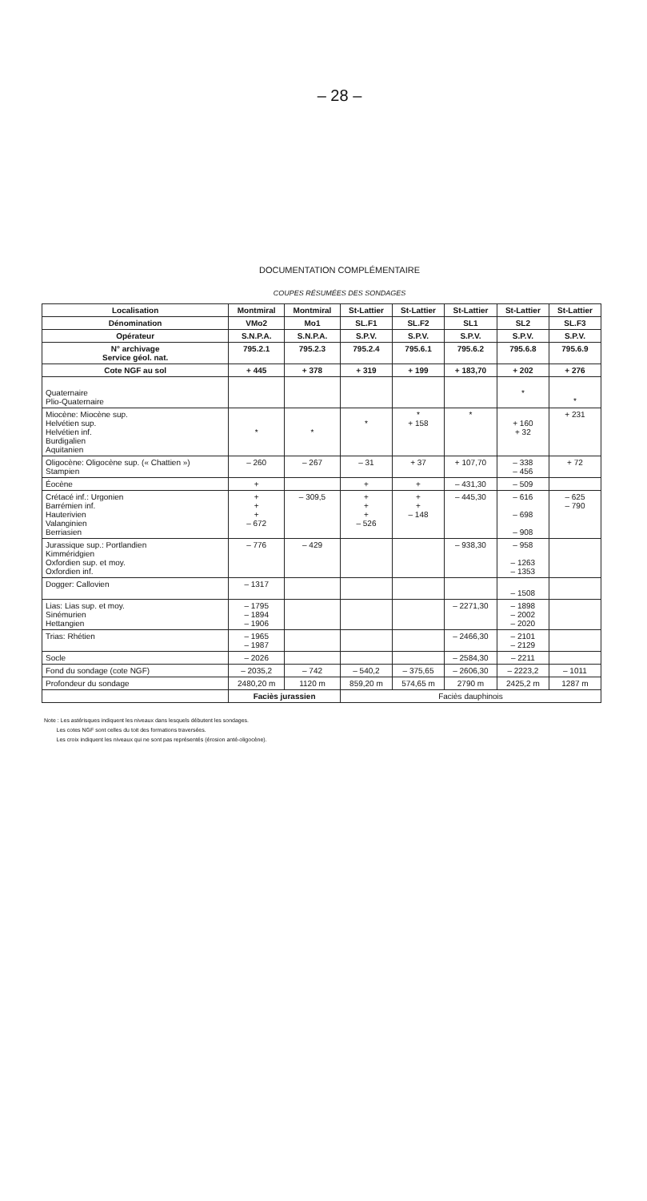– 28 –
DOCUMENTATION COMPLÉMENTAIRE
COUPES RÉSUMÉES DES SONDAGES
| Localisation | Montmiral | Montmiral | St-Lattier | St-Lattier | St-Lattier | St-Lattier | St-Lattier |
| --- | --- | --- | --- | --- | --- | --- | --- |
| Dénomination | VMo2 | Mo1 | SL.F1 | SL.F2 | SL1 | SL2 | SL.F3 |
| Opérateur | S.N.P.A. | S.N.P.A. | S.P.V. | S.P.V. | S.P.V. | S.P.V. | S.P.V. |
| N° archivage Service géol. nat. | 795.2.1 | 795.2.3 | 795.2.4 | 795.6.1 | 795.6.2 | 795.6.8 | 795.6.9 |
| Cote NGF au sol | + 445 | + 378 | + 319 | + 199 | + 183,70 | + 202 | + 276 |
| Quaternaire Plio-Quaternaire | | | | | | * | * |
| Miocène: Miocène sup. Helvétien sup. Helvétien inf. Burdigalien Aquitanien | * | * | * | * + 158 | * | + 160 + 32 | + 231 |
| Oligocène: Oligocène sup. (« Chattien ») Stampien | – 260 | – 267 | – 31 | + 37 | + 107,70 | – 338 – 456 | + 72 |
| Éocène | + | | + | + | – 431,30 | – 509 | |
| Crétacé inf.: Urgonien Barrémien inf. Hauterivien Valanginien Berriasien | + + + – 672 | – 309,5 | + + + – 526 | + + – 148 | – 445,30 | – 616 – 698 – 908 | – 625 – 790 |
| Jurassique sup.: Portlandien Kimméridgien Oxfordien sup. et moy. Oxfordien inf. | – 776 | – 429 | | | – 938,30 | – 958 – 1263 – 1353 | |
| Dogger: Callovien | – 1317 | | | | | – 1508 | |
| Lias: Lias sup. et moy. Sinémurien Hettangien | – 1795 – 1894 – 1906 | | | | – 2271,30 | – 1898 – 2002 – 2020 | |
| Trias: Rhétien | – 1965 – 1987 | | | | – 2466,30 | – 2101 – 2129 | |
| Socle | – 2026 | | | | – 2584,30 | – 2211 | |
| Fond du sondage (cote NGF) | – 2035,2 | – 742 | – 540,2 | – 375,65 | – 2606,30 | – 2223,2 | – 1011 |
| Profondeur du sondage | 2480,20 m | 1120 m | 859,20 m | 574,65 m | 2790 m | 2425,2 m | 1287 m |
| | Faciès jurassien | | Faciès dauphinois | | | | |
Note : Les astérisques indiquent les niveaux dans lesquels débutent les sondages.
Les cotes NGF sont celles du toit des formations traversées.
Les croix indiquent les niveaux qui ne sont pas représentés (érosion anté-oligocène).